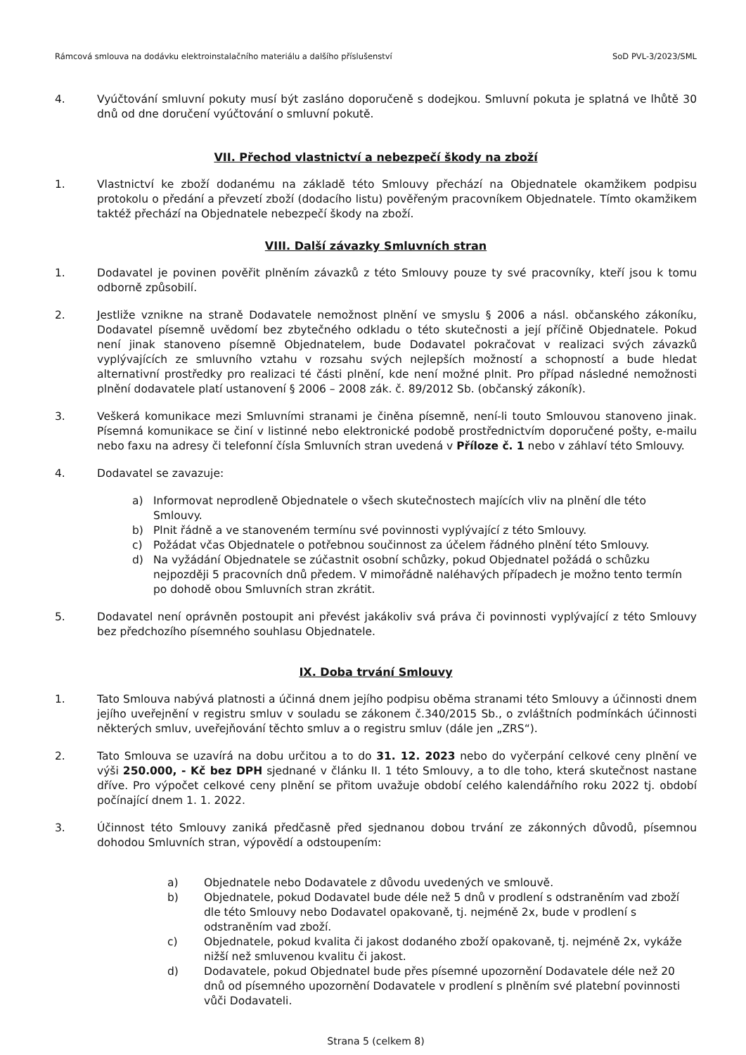Rámcová smlouva na dodávku elektroinstalačního materiálu a dalšího příslušenství SoD PVL-3/2023/SML
4. Vyúčtování smluvní pokuty musí být zasláno doporučeně s dodejkou. Smluvní pokuta je splatná ve lhůtě 30 dnů od dne doručení vyúčtování o smluvní pokutě.
VII. Přechod vlastnictví a nebezpečí škody na zboží
1. Vlastnictví ke zboží dodanému na základě této Smlouvy přechází na Objednatele okamžikem podpisu protokolu o předání a převzetí zboží (dodacího listu) pověřeným pracovníkem Objednatele. Tímto okamžikem taktéž přechází na Objednatele nebezpečí škody na zboží.
VIII. Další závazky Smluvních stran
1. Dodavatel je povinen pověřit plněním závazků z této Smlouvy pouze ty své pracovníky, kteří jsou k tomu odborně způsobilí.
2. Jestliže vznikne na straně Dodavatele nemožnost plnění ve smyslu § 2006 a násl. občanského zákoníku, Dodavatel písemně uvědomí bez zbytečného odkladu o této skutečnosti a její příčině Objednatele. Pokud není jinak stanoveno písemně Objednatelem, bude Dodavatel pokračovat v realizaci svých závazků vyplývajících ze smluvního vztahu v rozsahu svých nejlepších možností a schopností a bude hledat alternativní prostředky pro realizaci té části plnění, kde není možné plnit. Pro případ následné nemožnosti plnění dodavatele platí ustanovení § 2006 – 2008 zák. č. 89/2012 Sb. (občanský zákoník).
3. Veškerá komunikace mezi Smluvními stranami je činěna písemně, není-li touto Smlouvou stanoveno jinak. Písemná komunikace se činí v listinné nebo elektronické podobě prostřednictvím doporučené pošty, e-mailu nebo faxu na adresy či telefonní čísla Smluvních stran uvedená v Příloze č. 1 nebo v záhlaví této Smlouvy.
4. Dodavatel se zavazuje:
a) Informovat neprodleně Objednatele o všech skutečnostech majících vliv na plnění dle této Smlouvy.
b) Plnit řádně a ve stanoveném termínu své povinnosti vyplývající z této Smlouvy.
c) Požádat včas Objednatele o potřebnou součinnost za účelem řádného plnění této Smlouvy.
d) Na vyžádání Objednatele se zúčastnit osobní schůzky, pokud Objednatel požádá o schůzku nejpozději 5 pracovních dnů předem. V mimořádně naléhavých případech je možno tento termín po dohodě obou Smluvních stran zkrátit.
5. Dodavatel není oprávněn postoupit ani převést jakákoliv svá práva či povinnosti vyplývající z této Smlouvy bez předchozího písemného souhlasu Objednatele.
IX. Doba trvání Smlouvy
1. Tato Smlouva nabývá platnosti a účinná dnem jejího podpisu oběma stranami této Smlouvy a účinnosti dnem jejího uveřejnění v registru smluv v souladu se zákonem č.340/2015 Sb., o zvláštních podmínkách účinnosti některých smluv, uveřejňování těchto smluv a o registru smluv (dále jen „ZRS“).
2. Tato Smlouva se uzavírá na dobu určitou a to do 31. 12. 2023 nebo do vyčerpání celkové ceny plnění ve výši 250.000, - Kč bez DPH sjednané v článku II. 1 této Smlouvy, a to dle toho, která skutečnost nastane dříve. Pro výpočet celkové ceny plnění se přitom uvažuje období celého kalendářního roku 2022 tj. období počínající dnem 1. 1. 2022.
3. Účinnost této Smlouvy zaniká předčasně před sjednanou dobou trvání ze zákonných důvodů, písemnou dohodou Smluvních stran, výpovědí a odstoupením:
a) Objednatele nebo Dodavatele z důvodu uvedených ve smlouvě.
b) Objednatele, pokud Dodavatel bude déle než 5 dnů v prodlení s odstraněním vad zboží dle této Smlouvy nebo Dodavatel opakovaně, tj. nejméně 2x, bude v prodlení s odstraněním vad zboží.
c) Objednatele, pokud kvalita či jakost dodaného zboží opakovaně, tj. nejméně 2x, vykáže nižší než smluvenou kvalitu či jakost.
d) Dodavatele, pokud Objednatel bude přes písemné upozornění Dodavatele déle než 20 dnů od písemného upozornění Dodavatele v prodlení s plněním své platební povinnosti vůči Dodavateli.
Strana 5 (celkem 8)